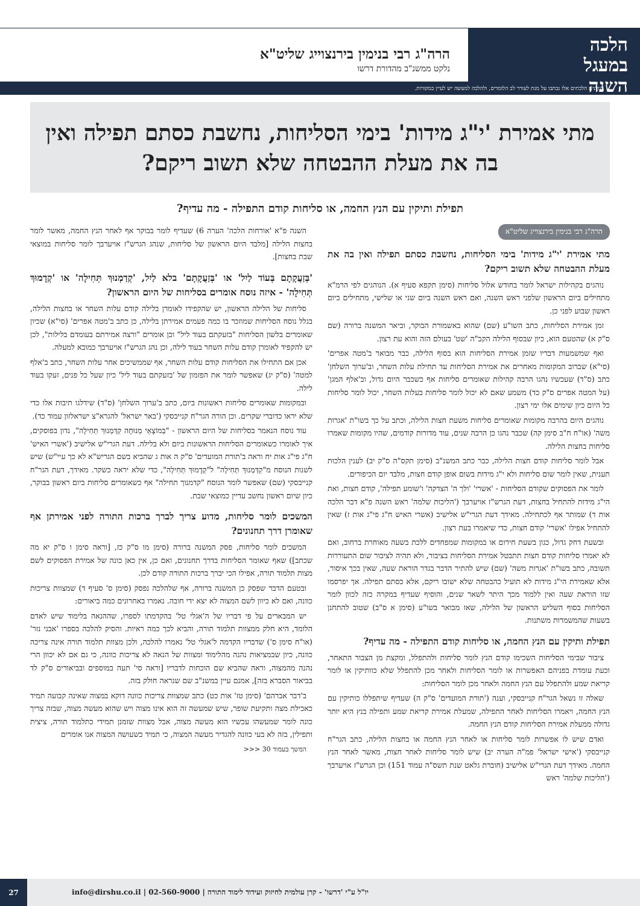הלכה
במעגל
השנה
הרה"ג רבי בנימין בירנצוייג שליט"א
נלקט ממשנ"ב מהדורת דרשו
*נדונים הלכתים אלו נכתבו על מנת לעורר לב הלומדים, ולהלכה למעשה יש לעיין במקורות.
מתי אמירת 'י"ג מידות' בימי הסליחות, נחשבת כסתם תפילה ואין בה את מעלת ההבטחה שלא תשוב ריקם?
תפילת ותיקין עם הנץ החמה, או סליחות קודם התפילה - מה עדיף?
הרה"ג רבי בנימין בירנצוייג שליט"א
מתי אמירת 'י"ג מידות' בימי הסליחות, נחשבת כסתם תפילה ואין בה את מעלת ההבטחה שלא תשוב ריקם?
נוהגים בקהילות ישראל לומר בחודש אלול סליחות (סימן תקפא סעיף א). הנוהגים לפי הרמ"א מתחילים ביום הראשון שלפני ראש השנה, ואם ראש השנה ביום שני או שלישי, מתחילים ביום ראשון שבוע לפני כן.
זמן אמירת הסליחות, כתב השו"ע (שם) שהוא באשמורת הבוקר, וביאר המשנה ברורה (שם ס"ק א) שהטעם הוא, כיון שבסוף הלילה הקב"ה 'שט' בעולם הזה והוא עת רצון.
ואף שמשמעות דבריו שזמן אמירת הסליחות הוא בסוף הלילה, כבר מבואר ב'מטה אפרים' (סי"א) שברוב המקומות מאחרים את אמירת הסליחות עד תחילת עלות השחר, וב'ערוך השלחן' כתב (ס"ד) שעכשיו נהגו הרבה קהילות שאומרים סליחות אף כשכבר היום גדול, וב'אלף המגן' (על המטה אפרים ס"ק כד) משמע שאם לא יכול לומר סליחות בעלות השחר, יכול לומר סליחות כל היום כיון שימים אלו ימי רצון.
נוהגים היום בהרבה מקומות שאומרים סליחות משעת חצות הלילה, וכתב על כך בשו"ת 'אגרות משה' (או"ח ח"ב סימן קה) שכבר נהגו כן הרבה שנים, עוד מדורות קודמים, שהיו מקומות שאמרו סליחות בחצות הלילה.
אבל לומר סליחות קודם חצות הלילה, כבר כתב המשנ"ב (סימן תקס"ה ס"ק יב) לענין הלכות תענית, שאין לומר שום סליחות ולא י"ג מידות בשום אופן קודם חצות, מלבד יום הכיפורים.
לומר את הפסוקים שקודם הסליחות - 'אשרי' 'ולך ה' הצדקה' ו'שומע תפילה', קודם חצות, ואת הי"ג מידות להתחיל בחצות, דעת הגרש"ז אויערבך ('הליכות שלמה' ראש השנה פ"א דבר הלכה אות ד) שמותר אף לכתחילה. מאידך דעת הגרי"ש אלישיב (אשרי האיש ח"ג פי"ג אות ז) שאין להתחיל אפילו 'אשרי' קודם חצות, כדי שיאמרו בעת רצון.
ובשעת דחק גדול, כגון בשעת חירום או במקומות שמפחדים ללכת בשעה מאוחרת ברחוב, ואם לא יאמרו סליחות קודם חצות תתבטל אמירת הסליחות בציבור, ולא תהיה לציבור שום התעוררות תשובה, כתב בשו"ת 'אגרות משה' (שם) שיש להתיר הדבר בגדר הוראת שעה, שאין בכך איסור, אלא שאמירת הי"ג מידות לא תועיל כהבטחה שלא ישובו ריקם, אלא כסתם תפילה. אך יפרסמו שזו הוראת שעה ואין ללמוד מכך היתר לשאר שנים, והוסיף שעדיף במקרה כזה לכוון לומר הסליחות בסוף השליש הראשון של הלילה, שאז מבואר בשו"ע (סימן א ס"ב) שטוב להתחנן בשעות שהמשמרות משתנות.
תפילת ותיקין עם הנץ החמה, או סליחות קודם התפילה - מה עדיף?
ציבור שבימי הסליחות השכימו קודם הנץ לומר סליחות ולהתפלל, ומקצת מן הצבור התאחר, וכעת עומדת בפניהם האפשרות או לומר הסליחות ולאחר מכן להתפלל שלא כוותיקין או לומר קריאת שמע ולהתפלל עם הנץ החמה ולאחר מכן לומר הסליחות:
שאלה זו נשאל הגר"ח קנייבסקי, וענה ('תורת המועדים' ס"ק ה) שעדיף שיתפללו כותיקין עם הנץ החמה, ויאמרו הסליחות לאחר התפילה, שמעלת אמירת קריאת שמע ותפילה בנץ היא יותר גדולה ממעלת אמירת הסליחות קודם הנץ החמה.
ואדם שיש לו אפשרות לומר סליחות או לאחר הנץ החמה או בחצות הלילה, כתב הגר"ח קנייבסקי ('אישי ישראל' פמ"ה הערה יב) שיש לומר סליחות לאחר חצות, מאשר לאחר הנץ החמה. מאידך דעת הגרי"ש אלישיב (חוברת גלאט שנת תשס"ה עמוד 151) וכן הגרש"ז אויערבך ('הליכות שלמה' ראש
השנה פ"א 'אורחות הלכה' הערה 6) שעדיף לומר בבוקר אף לאחר הנץ החמה, מאשר לומר בחצות הלילה [מלבד היום הראשון של סליחות, שנהג הגרש"ז אויערבך לומר סליחות במוצאי שבת בחצות].
'בְּזַעֲקָתָם בְּעוֹד לַיִל' או 'בְּזַעֲקָתָם' בלא לַיִל, 'קְדַמְנוּךְ תְּחִילָה' או 'קְדָמוּךְ תְּחִילָה' - איזה נוסח אומרים בסליחות של היום הראשון?
סליחות של הלילה הראשון, יש שהקפידו לאומרן בלילה קודם עלות השחר או בחצות הלילה, בגלל נוסח הסליחות שמוזכר בו כמה פעמים אמירתן בלילה, כן כתב ב'מטה אפרים' (סי"א) שכיון שאומרים בלשון הסליחות "בזעקתם בעוד ליל" וכן אומרים "ורצה אמירתם בעומדם בלילות", לכן יש להקפיד לאומרן קודם עלות השחר בעוד לילה, וכן נהג הגרש"ז אויערבך כמובא למעלה.
אכן אם התחילו את הסליחות קודם עלות השחר, אף שממשיכים אחר עלות השחר, כתב ב'אלף למטה' (ס"ק יג) שאפשר לומר את הפזמון של 'בזעקתם בעוד ליל' כיון שעל כל פנים, זעקו בעוד לילה.
ובמקומות שאומרים סליחות ראשונות ביום, כתב ב'ערוך השלחן' (ס"ד) שידלגו תיבות אלו כדי שלא יראו כדוברי שקרים. וכן הורה הגר"ח קנייבסקי ('באר ישראל' להגרא"צ ישראלזון עמוד כד).
עוד נוסח הנאמר בסליחות של היום הראשון - "בְּמוֹצָאֵי מְנוּחָה קִדַּמְנוּךְ תְּחִילָה", נדון בפוסקים, איך לאומרו כשאומרים הסליחות הראשונות ביום ולא בלילה. דעת הגרי"ש אלישיב ('אשרי האיש' ח"ג פי"ג אות יח וראה ב'תורת המועדים' ס"ק ה אות ג שהביא בשם הגריש"א לא כך עיי"ש) שיש לשנות הנוסח מ"קִדַּמְנוּךְ תְּחִילָה" ל"קְדָמוּךְ תְּחִילָה", כדי שלא יראה כשקר. מאידך, דעת הגר"ח קנייבסקי (שם) שאפשר לומר הנוסח "קדמנוך תחילה" אף כשאומרים סליחות ביום ראשון בבוקר, כיון שיום ראשון נחשב עדיין כמוצאי שבת.
המשכים לומר סליחות, מדוע צריך לברך ברכות התורה לפני אמירתן אף שאומרן דרך תחנונים?
המשכים לומר סליחות, פסק המשנה ברורה (סימן מו ס"ק כז, [וראה סימן ו ס"ק יא מה שכתב]) שאף שאומר הסליחות בדרך תחנונים, ואם כן, אין כאן כונה של אמירת הפסוקים לשם מצות תלמוד תורה, אפילו הכי יברך ברכות התורה קודם לכן.
ובטעם הדבר שפסק כן המשנה ברורה, אף שלהלכה נפסק (סימן ס' סעיף ד) שמצוות צריכות כוונה, ואם לא כיוון לשם המצוה לא יצא ידי חובה. נאמרו באחרונים כמה ביאורים:
יש המבארים על פי דבריו של ה'אגלי טל' בהקדמתו לספרו, שההנאה בלימוד שיש לאדם הלומד, היא חלק ממצוות תלמוד תורה, והביא לכך כמה ראיות. והסיק להלכה בספרו 'אבני נזר' (או"ח סימן ס') שדבריו הקדמה ל'אגלי טל' נאמרו להלכה, ולכן מצוות תלמוד תורה אינה צריכה כוונה, כיון שבמציאות נהנה מהלימוד ומצוות של הנאה לא צריכות כוונה, כי גם אם לא יכוון הרי נהנה מהמצוה, וראה שהביא שם הוכחות לדבריו [וראה סי' תעה במוספים ובביאורים ס"ק לד בביאור הסברא בזה], אמנם עיין במשנ"ב שם שנראה חולק בזה.
ב'דבר אברהם' (סימן טז' אות כט) כתב שמצוות צריכות כוונה דוקא במצוה שאינה קבועה תמיד כאכילת מצה ותקיעת שופר, שיש שמעשה זה הוא אינו מצוה ויש שהוא מעשה מצוה, שבזה צריך כונה לומר שמעשהו עכשיו הוא מעשה מצוה, אבל מצוות שזמנן תמידי כתלמוד תורה, ציצית ותפילין, בזה לא בעי כוונה להגדיר מעשה המצוה, כי תמיד כשעושה המצוה אנו אומרים
המשך בעמוד 30 <<<
יו"ל ע"י 'דרשו' - קרן עולמית לחיזוק ועידוד לימוד התורה | 02-560-9000 | info@dirshu.co.il 27